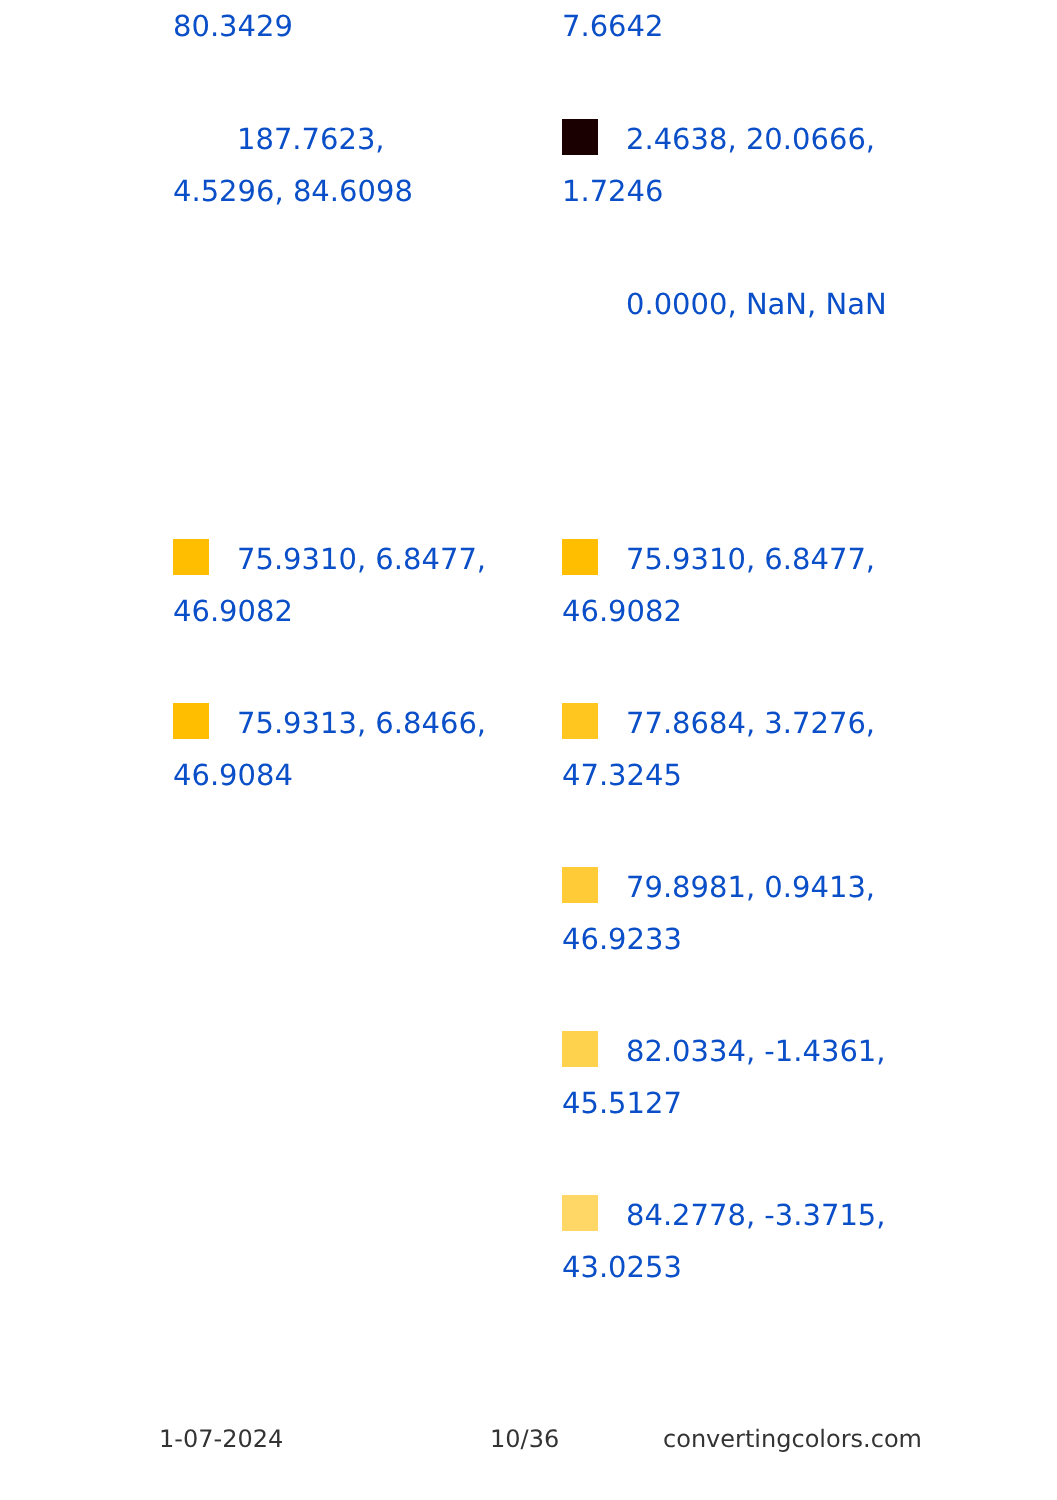80.3429 7.6642
187.7623, 4.5296, 84.6098
2.4638, 20.0666, 1.7246
0.0000, NaN, NaN
75.9310, 6.8477, 46.9082
75.9310, 6.8477, 46.9082
75.9313, 6.8466, 46.9084
77.8684, 3.7276, 47.3245
79.8981, 0.9413, 46.9233
82.0334, -1.4361, 45.5127
84.2778, -3.3715, 43.0253
1-07-2024 10/36 convertingcolors.com